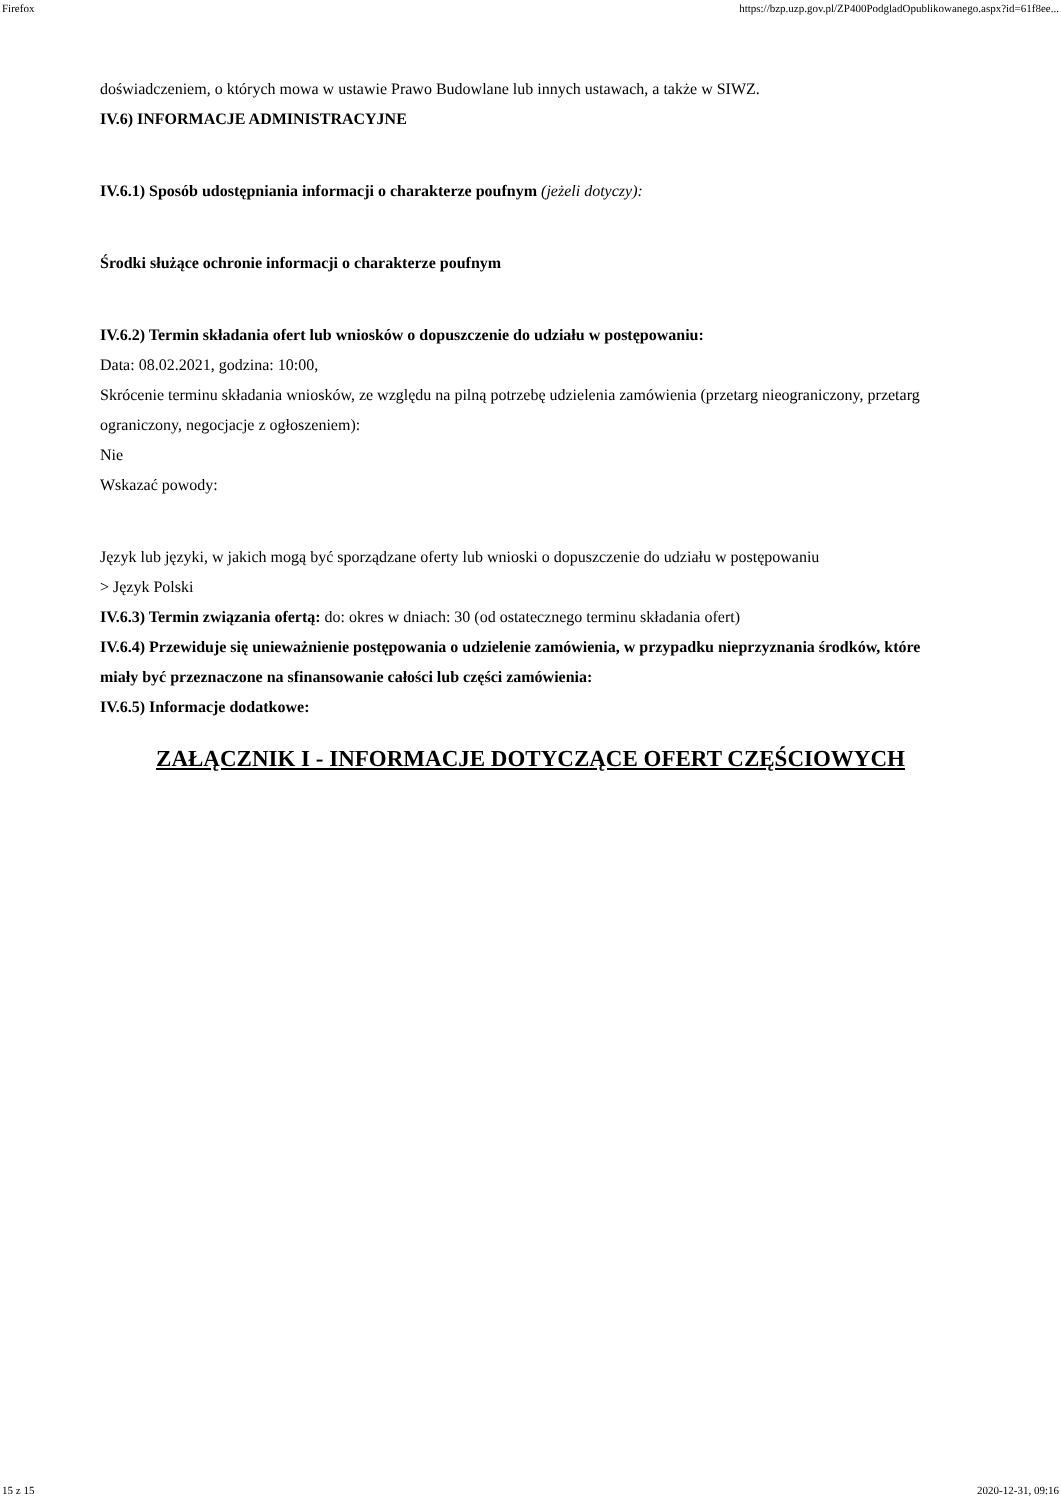Firefox https://bzp.uzp.gov.pl/ZP400PodgladOpublikowanego.aspx?id=61f8ee...
doświadczeniem, o których mowa w ustawie Prawo Budowlane lub innych ustawach, a także w SIWZ.
IV.6) INFORMACJE ADMINISTRACYJNE
IV.6.1) Sposób udostępniania informacji o charakterze poufnym (jeżeli dotyczy):
Środki służące ochronie informacji o charakterze poufnym
IV.6.2) Termin składania ofert lub wniosków o dopuszczenie do udziału w postępowaniu:
Data: 08.02.2021, godzina: 10:00,
Skrócenie terminu składania wniosków, ze względu na pilną potrzebę udzielenia zamówienia (przetarg nieograniczony, przetarg ograniczony, negocjacje z ogłoszeniem):
Nie
Wskazać powody:
Język lub języki, w jakich mogą być sporządzane oferty lub wnioski o dopuszczenie do udziału w postępowaniu
> Język Polski
IV.6.3) Termin związania ofertą: do: okres w dniach: 30 (od ostatecznego terminu składania ofert)
IV.6.4) Przewiduje się unieważnienie postępowania o udzielenie zamówienia, w przypadku nieprzyznania środków, które miały być przeznaczone na sfinansowanie całości lub części zamówienia:
IV.6.5) Informacje dodatkowe:
ZAŁĄCZNIK I - INFORMACJE DOTYCZĄCE OFERT CZĘŚCIOWYCH
15 z 15 2020-12-31, 09:16